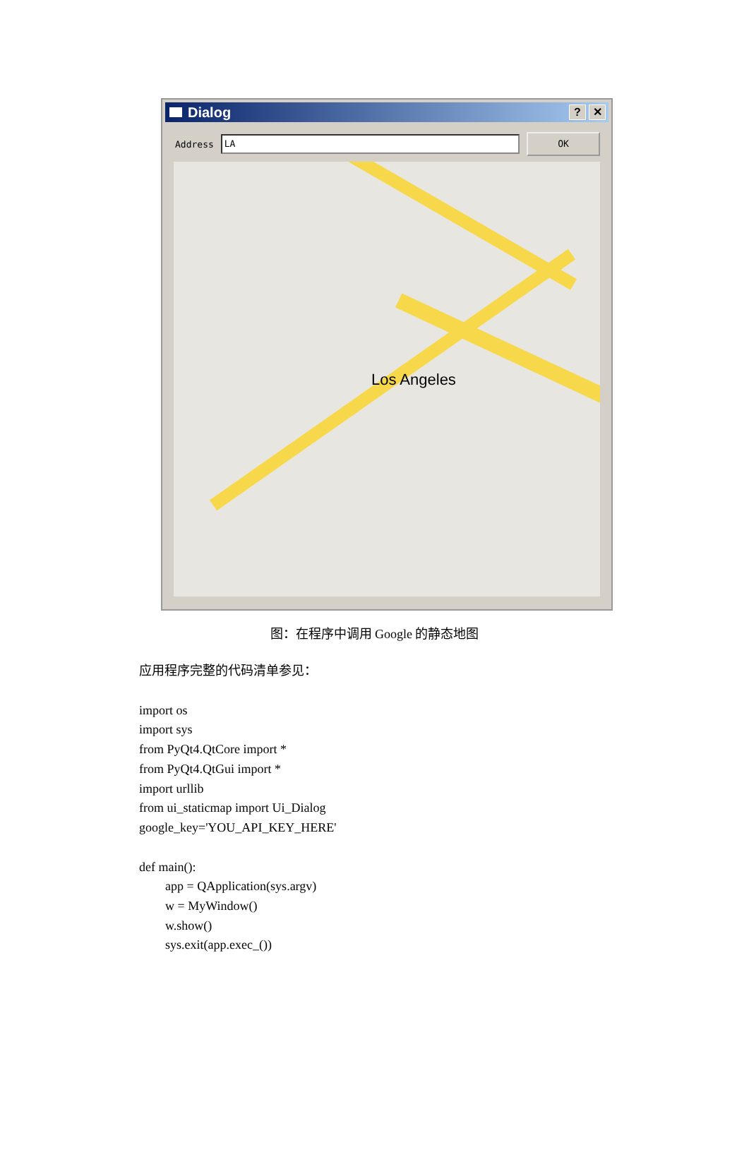Dialog
? ✕
Address
LA
OK
Los Angeles
图：在程序中调用 Google 的静态地图
应用程序完整的代码清单参见：
import os
import sys
from PyQt4.QtCore import *
from PyQt4.QtGui import *
import urllib
from ui_staticmap import Ui_Dialog
google_key='YOU_API_KEY_HERE'
def main():
app = QApplication(sys.argv)
w = MyWindow()
w.show()
sys.exit(app.exec_())